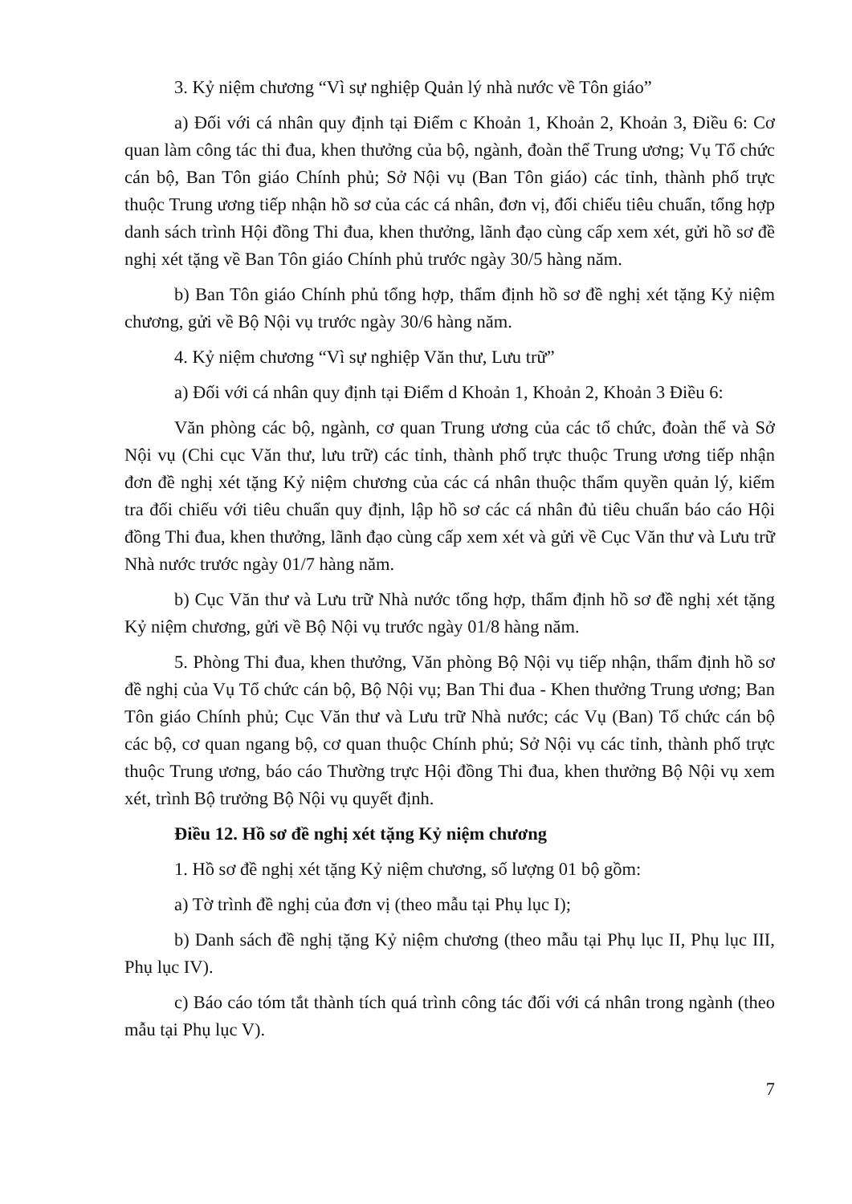3. Kỷ niệm chương “Vì sự nghiệp Quản lý nhà nước về Tôn giáo”
a) Đối với cá nhân quy định tại Điểm c Khoản 1, Khoản 2, Khoản 3, Điều 6: Cơ quan làm công tác thi đua, khen thưởng của bộ, ngành, đoàn thể Trung ương; Vụ Tổ chức cán bộ, Ban Tôn giáo Chính phủ; Sở Nội vụ (Ban Tôn giáo) các tỉnh, thành phố trực thuộc Trung ương tiếp nhận hồ sơ của các cá nhân, đơn vị, đối chiếu tiêu chuẩn, tổng hợp danh sách trình Hội đồng Thi đua, khen thưởng, lãnh đạo cùng cấp xem xét, gửi hồ sơ đề nghị xét tặng về Ban Tôn giáo Chính phủ trước ngày 30/5 hàng năm.
b) Ban Tôn giáo Chính phủ tổng hợp, thẩm định hồ sơ đề nghị xét tặng Kỷ niệm chương, gửi về Bộ Nội vụ trước ngày 30/6 hàng năm.
4. Kỷ niệm chương “Vì sự nghiệp Văn thư, Lưu trữ”
a) Đối với cá nhân quy định tại Điểm d Khoản 1, Khoản 2, Khoản 3 Điều 6:
Văn phòng các bộ, ngành, cơ quan Trung ương của các tổ chức, đoàn thể và Sở Nội vụ (Chi cục Văn thư, lưu trữ) các tỉnh, thành phố trực thuộc Trung ương tiếp nhận đơn đề nghị xét tặng Kỷ niệm chương của các cá nhân thuộc thẩm quyền quản lý, kiểm tra đối chiếu với tiêu chuẩn quy định, lập hồ sơ các cá nhân đủ tiêu chuẩn báo cáo Hội đồng Thi đua, khen thưởng, lãnh đạo cùng cấp xem xét và gửi về Cục Văn thư và Lưu trữ Nhà nước trước ngày 01/7 hàng năm.
b) Cục Văn thư và Lưu trữ Nhà nước tổng hợp, thẩm định hồ sơ đề nghị xét tặng Kỷ niệm chương, gửi về Bộ Nội vụ trước ngày 01/8 hàng năm.
5. Phòng Thi đua, khen thưởng, Văn phòng Bộ Nội vụ tiếp nhận, thẩm định hồ sơ đề nghị của Vụ Tổ chức cán bộ, Bộ Nội vụ; Ban Thi đua - Khen thưởng Trung ương; Ban Tôn giáo Chính phủ; Cục Văn thư và Lưu trữ Nhà nước; các Vụ (Ban) Tổ chức cán bộ các bộ, cơ quan ngang bộ, cơ quan thuộc Chính phủ; Sở Nội vụ các tỉnh, thành phố trực thuộc Trung ương, báo cáo Thường trực Hội đồng Thi đua, khen thưởng Bộ Nội vụ xem xét, trình Bộ trưởng Bộ Nội vụ quyết định.
Điều 12. Hồ sơ đề nghị xét tặng Kỷ niệm chương
1. Hồ sơ đề nghị xét tặng Kỷ niệm chương, số lượng 01 bộ gồm:
a) Tờ trình đề nghị của đơn vị (theo mẫu tại Phụ lục I);
b) Danh sách đề nghị tặng Kỷ niệm chương (theo mẫu tại Phụ lục II, Phụ lục III, Phụ lục IV).
c) Báo cáo tóm tắt thành tích quá trình công tác đối với cá nhân trong ngành (theo mẫu tại Phụ lục V).
7